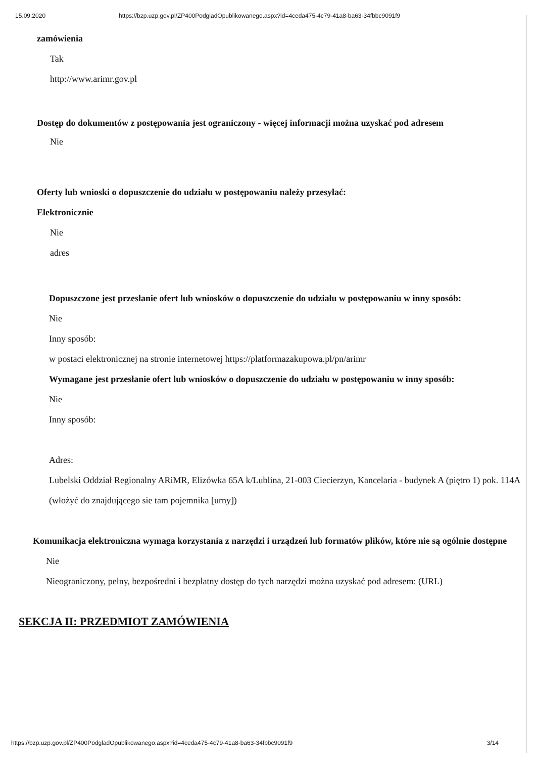15.09.2020 https://bzp.uzp.gov.pl/ZP400PodgladOpublikowanego.aspx?id=4ceda475-4c79-41a8-ba63-34fbbc9091f9
zamówienia
Tak
http://www.arimr.gov.pl
Dostęp do dokumentów z postępowania jest ograniczony - więcej informacji można uzyskać pod adresem
Nie
Oferty lub wnioski o dopuszczenie do udziału w postępowaniu należy przesyłać:
Elektronicznie
Nie
adres
Dopuszczone jest przesłanie ofert lub wniosków o dopuszczenie do udziału w postępowaniu w inny sposób:
Nie
Inny sposób:
w postaci elektronicznej na stronie internetowej https://platformazakupowa.pl/pn/arimr
Wymagane jest przesłanie ofert lub wniosków o dopuszczenie do udziału w postępowaniu w inny sposób:
Nie
Inny sposób:
Adres:
Lubelski Oddział Regionalny ARiMR, Elizówka 65A k/Lublina, 21-003 Ciecierzyn, Kancelaria - budynek A (piętro 1) pok. 114A (włożyć do znajdującego sie tam pojemnika [urny])
Komunikacja elektroniczna wymaga korzystania z narzędzi i urządzeń lub formatów plików, które nie są ogólnie dostępne
Nie
Nieograniczony, pełny, bezpośredni i bezpłatny dostęp do tych narzędzi można uzyskać pod adresem: (URL)
SEKCJA II: PRZEDMIOT ZAMÓWIENIA
https://bzp.uzp.gov.pl/ZP400PodgladOpublikowanego.aspx?id=4ceda475-4c79-41a8-ba63-34fbbc9091f9 3/14